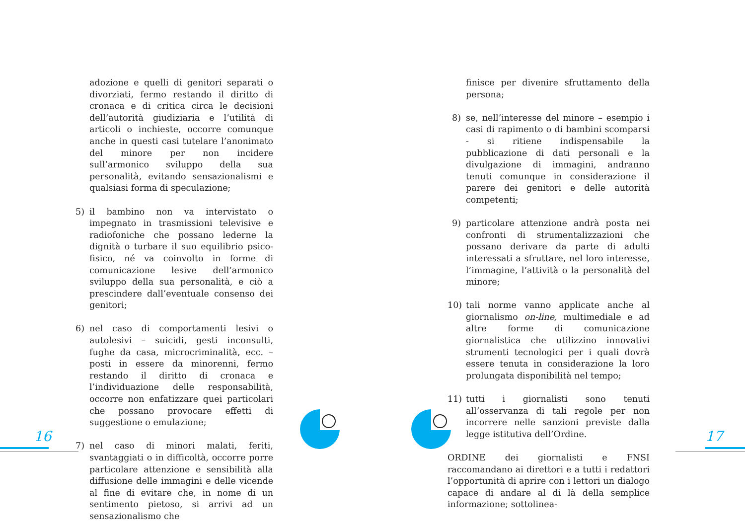adozione e quelli di genitori separati o divorziati, fermo restando il diritto di cronaca e di critica circa le decisioni dell’autorità giudiziaria e l’utilità di articoli o inchieste, occorre comunque anche in questi casi tutelare l’anonimato del minore per non incidere sull’armonico sviluppo della sua personalità, evitando sensazionalismi e qualsiasi forma di speculazione;
5) il bambino non va intervistato o impegnato in trasmissioni televisive e radiofoniche che possano lederne la dignità o turbare il suo equilibrio psico-fisico, né va coinvolto in forme di comunicazione lesive dell’armonico sviluppo della sua personalità, e ciò a prescindere dall’eventuale consenso dei genitori;
6) nel caso di comportamenti lesivi o autolesivi – suicidi, gesti inconsulti, fughe da casa, microcriminalità, ecc. – posti in essere da minorenni, fermo restando il diritto di cronaca e l’individuazione delle responsabilità, occorre non enfatizzare quei particolari che possano provocare effetti di suggestione o emulazione;
7) nel caso di minori malati, feriti, svantaggiati o in difficoltà, occorre porre particolare attenzione e sensibilità alla diffusione delle immagini e delle vicende al fine di evitare che, in nome di un sentimento pietoso, si arrivi ad un sensazionalismo che
finisce per divenire sfruttamento della persona;
8) se, nell’interesse del minore – esempio i casi di rapimento o di bambini scomparsi - si ritiene indispensabile la pubblicazione di dati personali e la divulgazione di immagini, andranno tenuti comunque in considerazione il parere dei genitori e delle autorità competenti;
9) particolare attenzione andrà posta nei confronti di strumentalizzazioni che possano derivare da parte di adulti interessati a sfruttare, nel loro interesse, l’immagine, l’attività o la personalità del minore;
10) tali norme vanno applicate anche al giornalismo on-line, multimediale e ad altre forme di comunicazione giornalistica che utilizzino innovativi strumenti tecnologici per i quali dovrà essere tenuta in considerazione la loro prolungata disponibilità nel tempo;
11) tutti i giornalisti sono tenuti all’osservanza di tali regole per non incorrere nelle sanzioni previste dalla legge istitutiva dell’Ordine.
ORDINE dei giornalisti e FNSI raccomandano ai direttori e a tutti i redattori l’opportunità di aprire con i lettori un dialogo capace di andare al di là della semplice informazione; sottolinea-
16 17